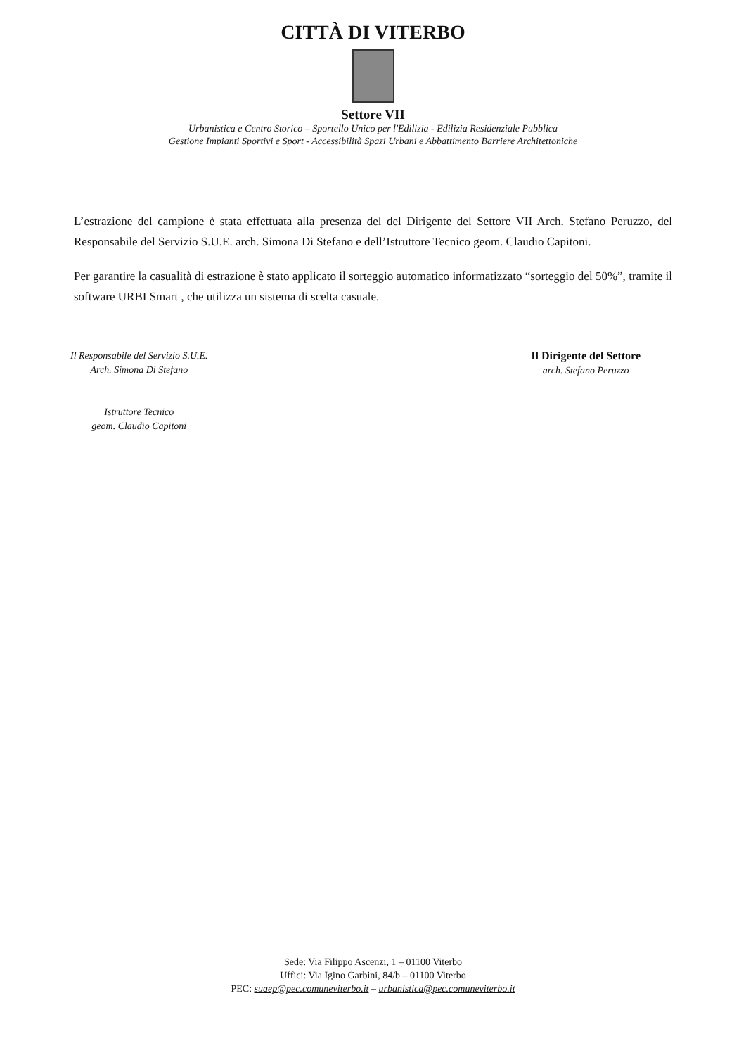CITTÀ DI VITERBO
Settore VII
Urbanistica e Centro Storico – Sportello Unico per l'Edilizia - Edilizia Residenziale Pubblica
Gestione Impianti Sportivi e Sport - Accessibilità Spazi Urbani e Abbattimento Barriere Architettoniche
L’estrazione del campione è stata effettuata alla presenza del del Dirigente del Settore VII Arch. Stefano Peruzzo, del Responsabile del Servizio S.U.E. arch. Simona Di Stefano e dell’Istruttore Tecnico geom. Claudio Capitoni.
Per garantire la casualità di estrazione è stato applicato il sorteggio automatico informatizzato “sorteggio del 50%”, tramite il software URBI Smart , che utilizza un sistema di scelta casuale.
Il Responsabile del Servizio S.U.E.
Arch. Simona Di Stefano
Istruttore Tecnico
geom. Claudio Capitoni
Il Dirigente del Settore
arch. Stefano Peruzzo
Sede: Via Filippo Ascenzi, 1 – 01100 Viterbo
Uffici: Via Igino Garbini, 84/b – 01100 Viterbo
PEC: suaep@pec.comuneviterbo.it – urbanistica@pec.comuneviterbo.it